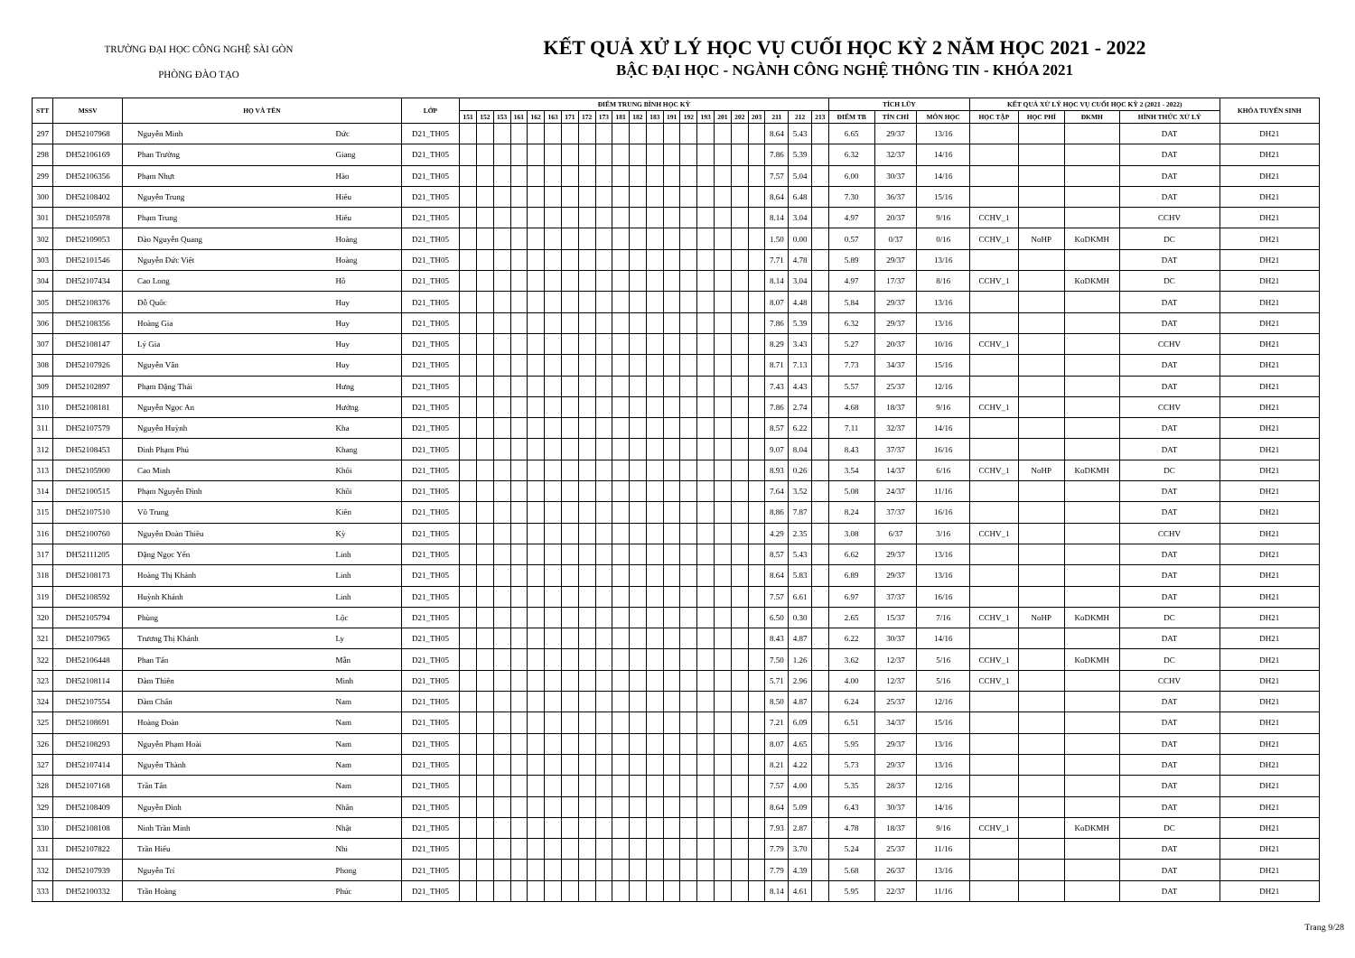TRƯỜNG ĐẠI HỌC CÔNG NGHỆ SÀI GÒN
PHÒNG ĐÀO TẠO
KẾT QUẢ XỬ LÝ HỌC VỤ CUỐI HỌC KỲ 2 NĂM HỌC 2021 - 2022
BẬC ĐẠI HỌC - NGÀNH CÔNG NGHỆ THÔNG TIN - KHÓA 2021
| STT | MSSV | HỌ VÀ TÊN | | LỚP | ĐIỂM TRUNG BÌNH HỌC KỲ | | | | | | | | | | | | | | | | | | | | | TÍCH LŨY | | | KẾT QUẢ XỬ LÝ HỌC VỤ CUỐI HỌC KỲ 2 (2021 - 2022) | | | | KHÓA TUYỂN SINH |
| --- | --- | --- | --- | --- | --- | --- | --- | --- | --- | --- | --- | --- | --- | --- | --- | --- | --- | --- | --- | --- | --- | --- | --- | --- | --- | --- | --- | --- | --- | --- | --- | --- | --- |
| | | | | | 151 | 152 | 153 | 161 | 162 | 163 | 171 | 172 | 173 | 181 | 182 | 183 | 191 | 192 | 193 | 201 | 202 | 203 | 211 | 212 | 213 | ĐIỂM TB | TÍN CHỈ | MÔN HỌC | HỌC TẬP | HỌC PHÍ | ĐKMH | HÌNH THỨC XỬ LÝ | |
| 297 | DH52107968 | Nguyễn Minh | Đức | D21_TH05 | | | | | | | | | | | | | | | | | | | 8.64 | 5.43 | | 6.65 | 29/37 | 13/16 | | | | DAT | DH21 |
| 298 | DH52106169 | Phan Trường | Giang | D21_TH05 | | | | | | | | | | | | | | | | | | | 7.86 | 5.39 | | 6.32 | 32/37 | 14/16 | | | | DAT | DH21 |
| 299 | DH52106356 | Phạm Nhựt | Hào | D21_TH05 | | | | | | | | | | | | | | | | | | | 7.57 | 5.04 | | 6.00 | 30/37 | 14/16 | | | | DAT | DH21 |
| 300 | DH52108402 | Nguyễn Trung | Hiếu | D21_TH05 | | | | | | | | | | | | | | | | | | | 8.64 | 6.48 | | 7.30 | 36/37 | 15/16 | | | | DAT | DH21 |
| 301 | DH52105978 | Phạm Trung | Hiếu | D21_TH05 | | | | | | | | | | | | | | | | | | | 8.14 | 3.04 | | 4.97 | 20/37 | 9/16 | CCHV_1 | | | CCHV | DH21 |
| 302 | DH52109053 | Đào Nguyễn Quang | Hoàng | D21_TH05 | | | | | | | | | | | | | | | | | | | 1.50 | 0.00 | | 0.57 | 0/37 | 0/16 | CCHV_1 | NoHP | KoDKMH | DC | DH21 |
| 303 | DH52101546 | Nguyễn Đức Việt | Hoàng | D21_TH05 | | | | | | | | | | | | | | | | | | | 7.71 | 4.78 | | 5.89 | 29/37 | 13/16 | | | | DAT | DH21 |
| 304 | DH52107434 | Cao Long | Hồ | D21_TH05 | | | | | | | | | | | | | | | | | | | 8.14 | 3.04 | | 4.97 | 17/37 | 8/16 | CCHV_1 | | KoDKMH | DC | DH21 |
| 305 | DH52108376 | Đỗ Quốc | Huy | D21_TH05 | | | | | | | | | | | | | | | | | | | 8.07 | 4.48 | | 5.84 | 29/37 | 13/16 | | | | DAT | DH21 |
| 306 | DH52108356 | Hoàng Gia | Huy | D21_TH05 | | | | | | | | | | | | | | | | | | | 7.86 | 5.39 | | 6.32 | 29/37 | 13/16 | | | | DAT | DH21 |
| 307 | DH52108147 | Lý Gia | Huy | D21_TH05 | | | | | | | | | | | | | | | | | | | 8.29 | 3.43 | | 5.27 | 20/37 | 10/16 | CCHV_1 | | | CCHV | DH21 |
| 308 | DH52107926 | Nguyễn Văn | Huy | D21_TH05 | | | | | | | | | | | | | | | | | | | 8.71 | 7.13 | | 7.73 | 34/37 | 15/16 | | | | DAT | DH21 |
| 309 | DH52102897 | Phạm Đặng Thái | Hưng | D21_TH05 | | | | | | | | | | | | | | | | | | | 7.43 | 4.43 | | 5.57 | 25/37 | 12/16 | | | | DAT | DH21 |
| 310 | DH52108181 | Nguyễn Ngọc An | Hướng | D21_TH05 | | | | | | | | | | | | | | | | | | | 7.86 | 2.74 | | 4.68 | 18/37 | 9/16 | CCHV_1 | | | CCHV | DH21 |
| 311 | DH52107579 | Nguyễn Huỳnh | Kha | D21_TH05 | | | | | | | | | | | | | | | | | | | 8.57 | 6.22 | | 7.11 | 32/37 | 14/16 | | | | DAT | DH21 |
| 312 | DH52108453 | Đinh Phạm Phú | Khang | D21_TH05 | | | | | | | | | | | | | | | | | | | 9.07 | 8.04 | | 8.43 | 37/37 | 16/16 | | | | DAT | DH21 |
| 313 | DH52105900 | Cao Minh | Khôi | D21_TH05 | | | | | | | | | | | | | | | | | | | 8.93 | 0.26 | | 3.54 | 14/37 | 6/16 | CCHV_1 | NoHP | KoDKMH | DC | DH21 |
| 314 | DH52100515 | Phạm Nguyễn Đình | Khôi | D21_TH05 | | | | | | | | | | | | | | | | | | | 7.64 | 3.52 | | 5.08 | 24/37 | 11/16 | | | | DAT | DH21 |
| 315 | DH52107510 | Võ Trung | Kiên | D21_TH05 | | | | | | | | | | | | | | | | | | | 8.86 | 7.87 | | 8.24 | 37/37 | 16/16 | | | | DAT | DH21 |
| 316 | DH52100760 | Nguyễn Đoàn Thiều | Kỳ | D21_TH05 | | | | | | | | | | | | | | | | | | | 4.29 | 2.35 | | 3.08 | 6/37 | 3/16 | CCHV_1 | | | CCHV | DH21 |
| 317 | DH52111205 | Đặng Ngọc Yến | Linh | D21_TH05 | | | | | | | | | | | | | | | | | | | 8.57 | 5.43 | | 6.62 | 29/37 | 13/16 | | | | DAT | DH21 |
| 318 | DH52108173 | Hoàng Thị Khánh | Linh | D21_TH05 | | | | | | | | | | | | | | | | | | | 8.64 | 5.83 | | 6.89 | 29/37 | 13/16 | | | | DAT | DH21 |
| 319 | DH52108592 | Huỳnh Khánh | Linh | D21_TH05 | | | | | | | | | | | | | | | | | | | 7.57 | 6.61 | | 6.97 | 37/37 | 16/16 | | | | DAT | DH21 |
| 320 | DH52105794 | Phùng | Lộc | D21_TH05 | | | | | | | | | | | | | | | | | | | 6.50 | 0.30 | | 2.65 | 15/37 | 7/16 | CCHV_1 | NoHP | KoDKMH | DC | DH21 |
| 321 | DH52107965 | Trương Thị Khánh | Ly | D21_TH05 | | | | | | | | | | | | | | | | | | | 8.43 | 4.87 | | 6.22 | 30/37 | 14/16 | | | | DAT | DH21 |
| 322 | DH52106448 | Phan Tấn | Mẫn | D21_TH05 | | | | | | | | | | | | | | | | | | | 7.50 | 1.26 | | 3.62 | 12/37 | 5/16 | CCHV_1 | | KoDKMH | DC | DH21 |
| 323 | DH52108114 | Đàm Thiên | Minh | D21_TH05 | | | | | | | | | | | | | | | | | | | 5.71 | 2.96 | | 4.00 | 12/37 | 5/16 | CCHV_1 | | | CCHV | DH21 |
| 324 | DH52107554 | Đàm Chấn | Nam | D21_TH05 | | | | | | | | | | | | | | | | | | | 8.50 | 4.87 | | 6.24 | 25/37 | 12/16 | | | | DAT | DH21 |
| 325 | DH52108691 | Hoàng Đoàn | Nam | D21_TH05 | | | | | | | | | | | | | | | | | | | 7.21 | 6.09 | | 6.51 | 34/37 | 15/16 | | | | DAT | DH21 |
| 326 | DH52108293 | Nguyễn Phạm Hoài | Nam | D21_TH05 | | | | | | | | | | | | | | | | | | | 8.07 | 4.65 | | 5.95 | 29/37 | 13/16 | | | | DAT | DH21 |
| 327 | DH52107414 | Nguyễn Thành | Nam | D21_TH05 | | | | | | | | | | | | | | | | | | | 8.21 | 4.22 | | 5.73 | 29/37 | 13/16 | | | | DAT | DH21 |
| 328 | DH52107168 | Trần Tấn | Nam | D21_TH05 | | | | | | | | | | | | | | | | | | | 7.57 | 4.00 | | 5.35 | 28/37 | 12/16 | | | | DAT | DH21 |
| 329 | DH52108409 | Nguyễn Đình | Nhân | D21_TH05 | | | | | | | | | | | | | | | | | | | 8.64 | 5.09 | | 6.43 | 30/37 | 14/16 | | | | DAT | DH21 |
| 330 | DH52108108 | Ninh Trần Minh | Nhật | D21_TH05 | | | | | | | | | | | | | | | | | | | 7.93 | 2.87 | | 4.78 | 18/37 | 9/16 | CCHV_1 | | KoDKMH | DC | DH21 |
| 331 | DH52107822 | Trần Hiếu | Nhi | D21_TH05 | | | | | | | | | | | | | | | | | | | 7.79 | 3.70 | | 5.24 | 25/37 | 11/16 | | | | DAT | DH21 |
| 332 | DH52107939 | Nguyễn Trí | Phong | D21_TH05 | | | | | | | | | | | | | | | | | | | 7.79 | 4.39 | | 5.68 | 26/37 | 13/16 | | | | DAT | DH21 |
| 333 | DH52100332 | Trần Hoàng | Phúc | D21_TH05 | | | | | | | | | | | | | | | | | | | 8.14 | 4.61 | | 5.95 | 22/37 | 11/16 | | | | DAT | DH21 |
Trang 9/28